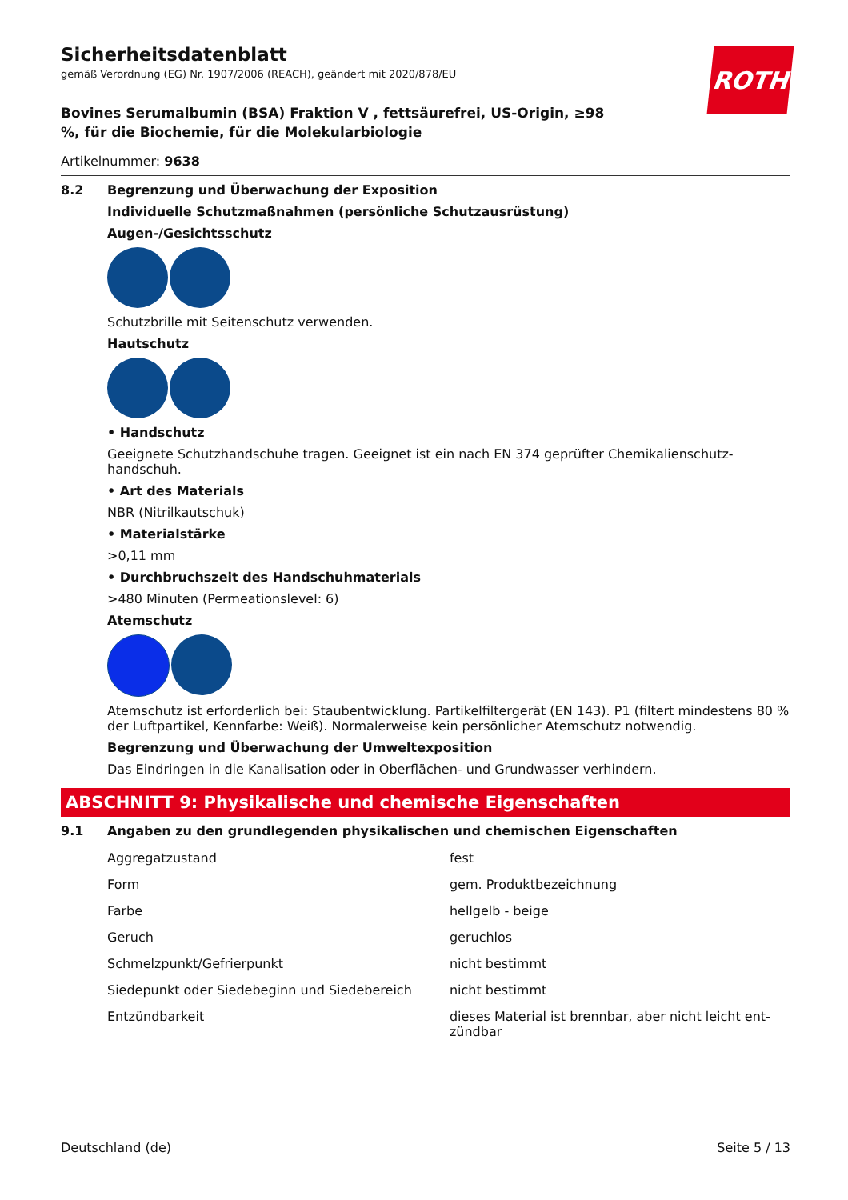Sicherheitsdatenblatt
gemäß Verordnung (EG) Nr. 1907/2006 (REACH), geändert mit 2020/878/EU
ROTH
Bovines Serumalbumin (BSA) Fraktion V , fettsäurefrei, US-Origin, ≥98 %, für die Biochemie, für die Molekularbiologie
Artikelnummer: 9638
8.2 Begrenzung und Überwachung der Exposition
Individuelle Schutzmaßnahmen (persönliche Schutzausrüstung)
Augen-/Gesichtsschutz
Schutzbrille mit Seitenschutz verwenden.
Hautschutz
• Handschutz
Geeignete Schutzhandschuhe tragen. Geeignet ist ein nach EN 374 geprüfter Chemikalienschutz-handschuh.
• Art des Materials
NBR (Nitrilkautschuk)
• Materialstärke
>0,11 mm
• Durchbruchszeit des Handschuhmaterials
>480 Minuten (Permeationslevel: 6)
Atemschutz
Atemschutz ist erforderlich bei: Staubentwicklung. Partikelfiltergerät (EN 143). P1 (filtert mindestens 80 % der Luftpartikel, Kennfarbe: Weiß). Normalerweise kein persönlicher Atemschutz notwendig.
Begrenzung und Überwachung der Umweltexposition
Das Eindringen in die Kanalisation oder in Oberflächen- und Grundwasser verhindern.
ABSCHNITT 9: Physikalische und chemische Eigenschaften
9.1 Angaben zu den grundlegenden physikalischen und chemischen Eigenschaften
| Aggregatzustand | fest |
| Form | gem. Produktbezeichnung |
| Farbe | hellgelb - beige |
| Geruch | geruchlos |
| Schmelzpunkt/Gefrierpunkt | nicht bestimmt |
| Siedepunkt oder Siedebeginn und Siedebereich | nicht bestimmt |
| Entzündbarkeit | dieses Material ist brennbar, aber nicht leicht ent-zündbar |
Deutschland (de) Seite 5 / 13